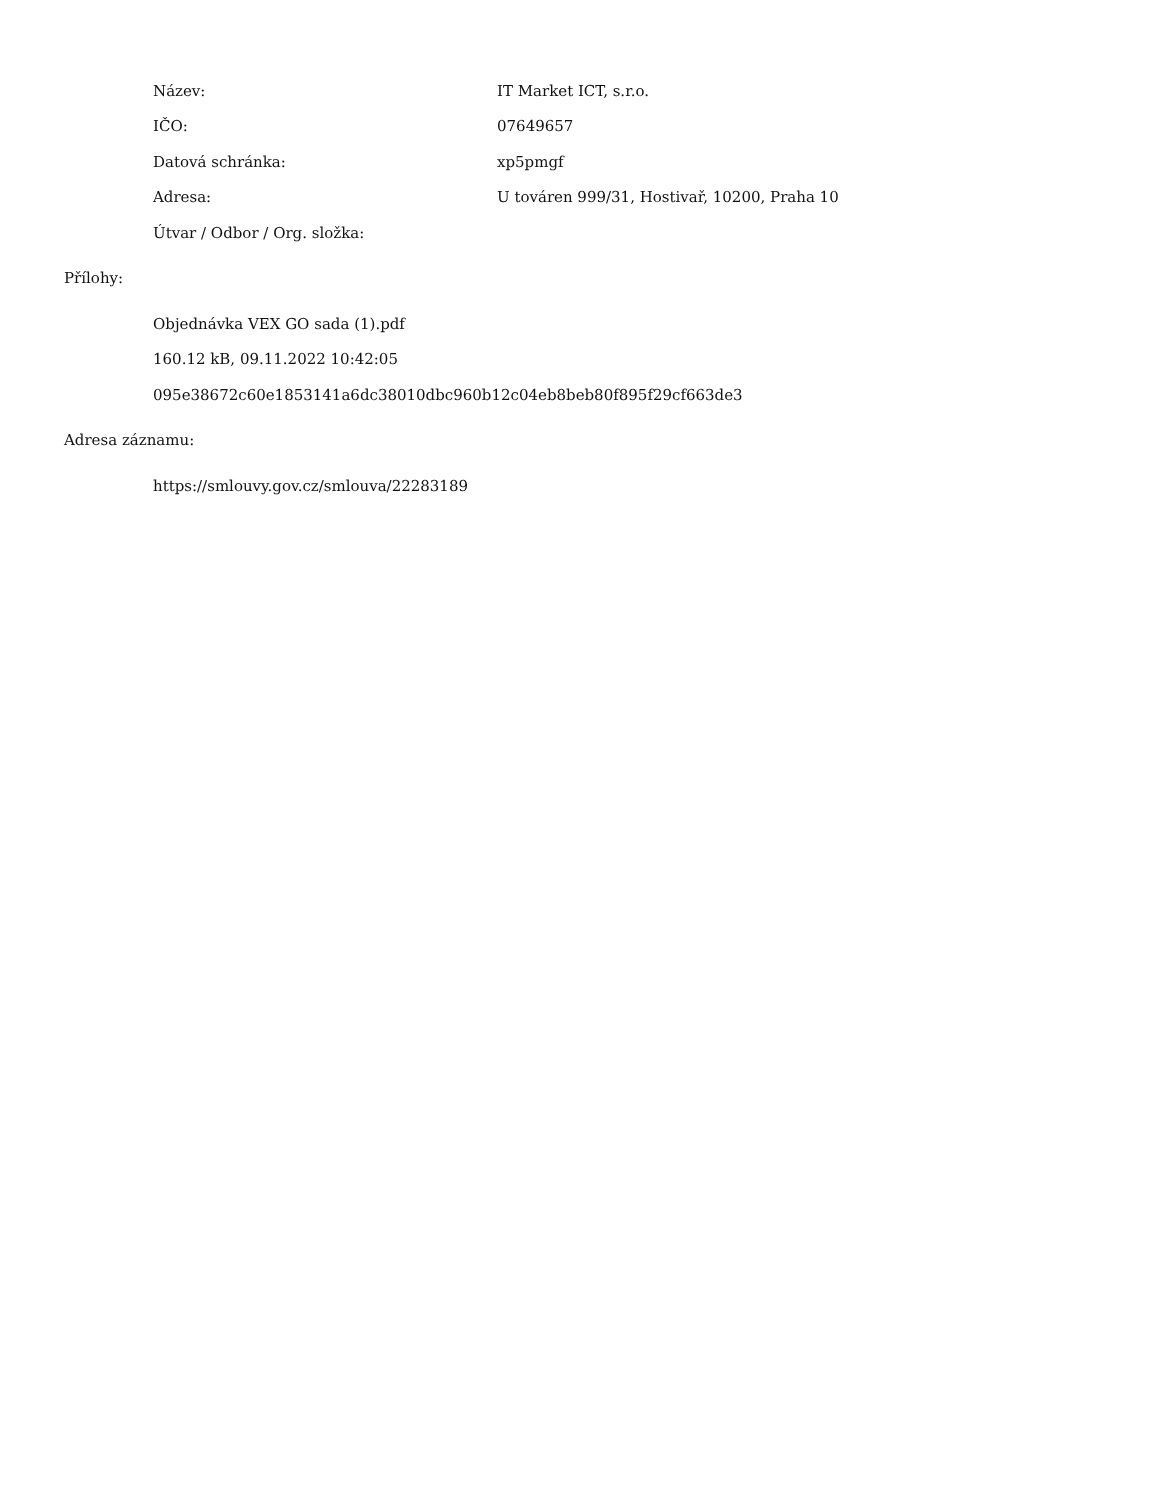| Název: | IT Market ICT, s.r.o. |
| IČO: | 07649657 |
| Datová schránka: | xp5pmgf |
| Adresa: | U továren 999/31, Hostivař, 10200, Praha 10 |
| Útvar / Odbor / Org. složka: | |
Přílohy:
Objednávka VEX GO sada (1).pdf
160.12 kB, 09.11.2022 10:42:05
095e38672c60e1853141a6dc38010dbc960b12c04eb8beb80f895f29cf663de3
Adresa záznamu:
https://smlouvy.gov.cz/smlouva/22283189